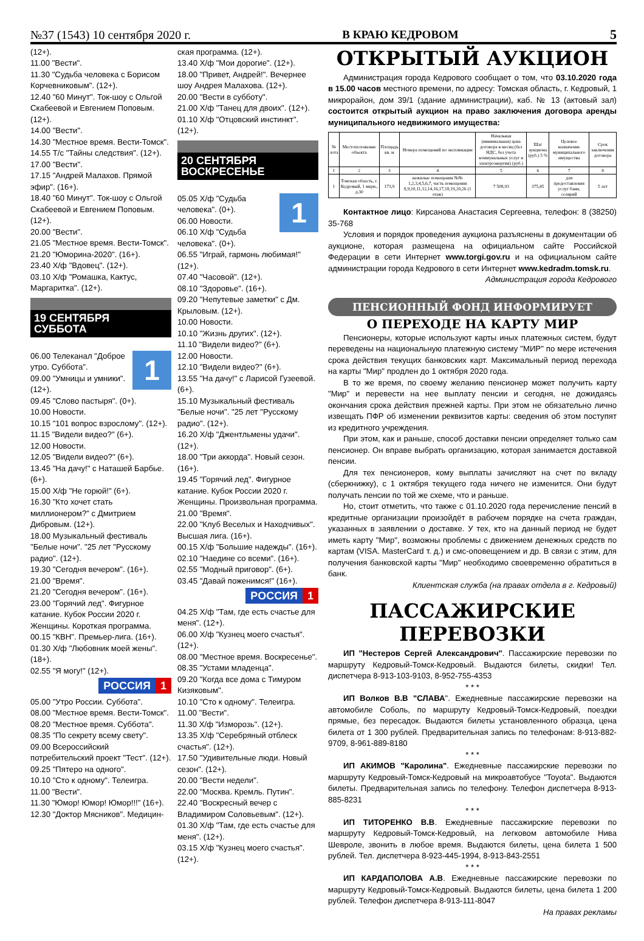№37 (1543) 10 сентября 2020 г. В КРАЮ КЕДРОВОМ 5
(12+).
11.00 "Вести".
11.30 "Судьба человека с Борисом Корчевниковым". (12+).
12.40 "60 Минут". Ток-шоу с Ольгой Скабеевой и Евгением Поповым. (12+).
14.00 "Вести".
14.30 "Местное время. Вести-Томск".
14.55 Т/с "Тайны следствия". (12+).
17.00 "Вести".
17.15 "Андрей Малахов. Прямой эфир". (16+).
18.40 "60 Минут". Ток-шоу с Ольгой Скабеевой и Евгением Поповым. (12+).
20.00 "Вести".
21.05 "Местное время. Вести-Томск".
21.20 "Юморина-2020". (16+).
23.40 Х/ф "Вдовец". (12+).
03.10 Х/ф "Ромашка, Кактус, Маргаритка". (12+).
19 СЕНТЯБРЯ
СУББОТА
1
06.00 Телеканал "Доброе утро. Суббота".
09.00 "Умницы и умники". (12+).
09.45 "Слово пастыря". (0+).
10.00 Новости.
10.15 "101 вопрос взрослому". (12+).
11.15 "Видели видео?" (6+).
12.00 Новости.
12.05 "Видели видео?" (6+).
13.45 "На дачу!" с Наташей Барбье. (6+).
15.00 Х/ф "Не горюй!" (6+).
16.30 "Кто хочет стать миллионером?" с Дмитрием Дибровым. (12+).
18.00 Музыкальный фестиваль "Белые ночи". "25 лет "Русскому радио". (12+).
19.30 "Сегодня вечером". (16+).
21.00 "Время".
21.20 "Сегодня вечером". (16+).
23.00 "Горячий лед". Фигурное катание. Кубок России 2020 г. Женщины. Короткая программа.
00.15 "КВН". Премьер-лига. (16+).
01.30 Х/ф "Любовник моей жены". (18+).
02.55 "Я могу!" (12+).
РОССИЯ 1
05.00 "Утро России. Суббота".
08.00 "Местное время. Вести-Томск".
08.20 "Местное время. Суббота".
08.35 "По секрету всему свету".
09.00 Всероссийский потребительский проект "Тест". (12+).
09.25 "Пятеро на одного".
10.10 "Сто к одному". Телеигра.
11.00 "Вести".
11.30 "Юмор! Юмор! Юмор!!!" (16+).
12.30 "Доктор Мясников". Медицин-
ская программа. (12+).
13.40 Х/ф "Мои дорогие". (12+).
18.00 "Привет, Андрей!". Вечернее шоу Андрея Малахова. (12+).
20.00 "Вести в субботу".
21.00 Х/ф "Танец для двоих". (12+).
01.10 Х/ф "Отцовский инстинкт". (12+).
20 СЕНТЯБРЯ
ВОСКРЕСЕНЬЕ
1
05.05 Х/ф "Судьба человека". (0+).
06.00 Новости.
06.10 Х/ф "Судьба человека". (0+).
06.55 "Играй, гармонь любимая!" (12+).
07.40 "Часовой". (12+).
08.10 "Здоровье". (16+).
09.20 "Непутевые заметки" с Дм. Крыловым. (12+).
10.00 Новости.
10.10 "Жизнь других". (12+).
11.10 "Видели видео?" (6+).
12.00 Новости.
12.10 "Видели видео?" (6+).
13.55 "На дачу!" с Ларисой Гузеевой. (6+).
15.10 Музыкальный фестиваль "Белые ночи". "25 лет "Русскому радио". (12+).
16.20 Х/ф "Джентльмены удачи". (12+).
18.00 "Три аккорда". Новый сезон. (16+).
19.45 "Горячий лед". Фигурное катание. Кубок России 2020 г. Женщины. Произвольная программа.
21.00 "Время".
22.00 "Клуб Веселых и Находчивых". Высшая лига. (16+).
00.15 Х/ф "Большие надежды". (16+).
02.10 "Наедине со всеми". (16+).
02.55 "Модный приговор". (6+).
03.45 "Давай поженимся!" (16+).
РОССИЯ 1
04.25 Х/ф "Там, где есть счастье для меня". (12+).
06.00 Х/ф "Кузнец моего счастья". (12+).
08.00 "Местное время. Воскресенье".
08.35 "Устами младенца".
09.20 "Когда все дома с Тимуром Кизяковым".
10.10 "Сто к одному". Телеигра.
11.00 "Вести".
11.30 Х/ф "Изморозь". (12+).
13.35 Х/ф "Серебряный отблеск счастья". (12+).
17.50 "Удивительные люди. Новый сезон". (12+).
20.00 "Вести недели".
22.00 "Москва. Кремль. Путин".
22.40 "Воскресный вечер с Владимиром Соловьевым". (12+).
01.30 Х/ф "Там, где есть счастье для меня". (12+).
03.15 Х/ф "Кузнец моего счастья". (12+).
ОТКРЫТЫЙ АУКЦИОН
Администрация города Кедрового сообщает о том, что 03.10.2020 года в 15.00 часов местного времени, по адресу: Томская область, г. Кедровый, 1 микрорайон, дом 39/1 (здание администрации), каб. № 13 (актовый зал) состоится открытый аукцион на право заключения договора аренды муниципального недвижимого имущества:
| № лота | Местоположение объекта | Площадь кв. м | Номера помещений по экспликации | Начальная (минимальная) цена договора в месяц (без НДС, без учета коммунальных услуг и электроэнергии) (руб.) | Шаг аукциона (руб.) 5 % | Целевое назначение муниципального имущества | Срок заключения договора |
| --- | --- | --- | --- | --- | --- | --- | --- |
| 1 | 2 | 3 | 4 | 5 | 6 | 7 | 8 |
| 1 | Томская область, г. Кедровый, 1 мкрн., д.30 | 173,9 | нежилые помещения №№ 1,2,3,4,5,6,7, часть помещения 8,9,10,11,12,14,16,17,18,19,20,26 (1 этаж) | 7 508,93 | 375,45 | для предоставления услуг бани, солярий | 5 лет |
Контактное лицо: Кирсанова Анастасия Сергеевна, телефон: 8 (38250) 35-768
Условия и порядок проведения аукциона разъяснены в документации об аукционе, которая размещена на официальном сайте Российской Федерации в сети Интернет www.torgi.gov.ru и на официальном сайте администрации города Кедрового в сети Интернет www.kedradm.tomsk.ru.
Администрация города Кедрового
ПЕНСИОННЫЙ ФОНД ИНФОРМИРУЕТ
О ПЕРЕХОДЕ НА КАРТУ МИР
Пенсионеры, которые используют карты иных платежных систем, будут переведены на национальную платежную систему "МИР" по мере истечения срока действия текущих банковских карт. Максимальный период перехода на карты "Мир" продлен до 1 октября 2020 года.
В то же время, по своему желанию пенсионер может получить карту "Мир" и перевести на нее выплату пенсии и сегодня, не дожидаясь окончания срока действия прежней карты. При этом не обязательно лично извещать ПФР об изменении реквизитов карты: сведения об этом поступят из кредитного учреждения.
При этом, как и раньше, способ доставки пенсии определяет только сам пенсионер. Он вправе выбрать организацию, которая занимается доставкой пенсии.
Для тех пенсионеров, кому выплаты зачисляют на счет по вкладу (сберкнижку), с 1 октября текущего года ничего не изменится. Они будут получать пенсии по той же схеме, что и раньше.
Но, стоит отметить, что также с 01.10.2020 года перечисление пенсий в кредитные организации произойдёт в рабочем порядке на счета граждан, указанных в заявлении о доставке. У тех, кто на данный период не будет иметь карту "Мир", возможны проблемы с движением денежных средств по картам (VISA. MasterCard т. д.) и смс-оповещением и др. В связи с этим, для получения банковской карты "Мир" необходимо своевременно обратиться в банк.
Клиентская служба (на правах отдела в г. Кедровый)
ПАССАЖИРСКИЕ
ПЕРЕВОЗКИ
ИП "Нестеров Сергей Александрович". Пассажирские перевозки по маршруту Кедровый-Томск-Кедровый. Выдаются билеты, скидки! Тел. диспетчера 8-913-103-9103, 8-952-755-4353
* * *
ИП Волков В.В "СЛАВА". Ежедневные пассажирские перевозки на автомобиле Соболь, по маршруту Кедровый-Томск-Кедровый, поездки прямые, без пересадок. Выдаются билеты установленного образца, цена билета от 1 300 рублей. Предварительная запись по телефонам: 8-913-882-9709, 8-961-889-8180
* * *
ИП АКИМОВ "Каролина". Ежедневные пассажирские перевозки по маршруту Кедровый-Томск-Кедровый на микроавтобусе "Toyota". Выдаются билеты. Предварительная запись по телефону. Телефон диспетчера 8-913-885-8231
* * *
ИП ТИТОРЕНКО В.В. Ежедневные пассажирские перевозки по маршруту Кедровый-Томск-Кедровый, на легковом автомобиле Нива Шевроле, звонить в любое время. Выдаются билеты, цена билета 1 500 рублей. Тел. диспетчера 8-923-445-1994, 8-913-843-2551
* * *
ИП КАРДАПОЛОВА А.В. Ежедневные пассажирские перевозки по маршруту Кедровый-Томск-Кедровый. Выдаются билеты, цена билета 1 200 рублей. Телефон диспетчера 8-913-111-8047
На правах рекламы